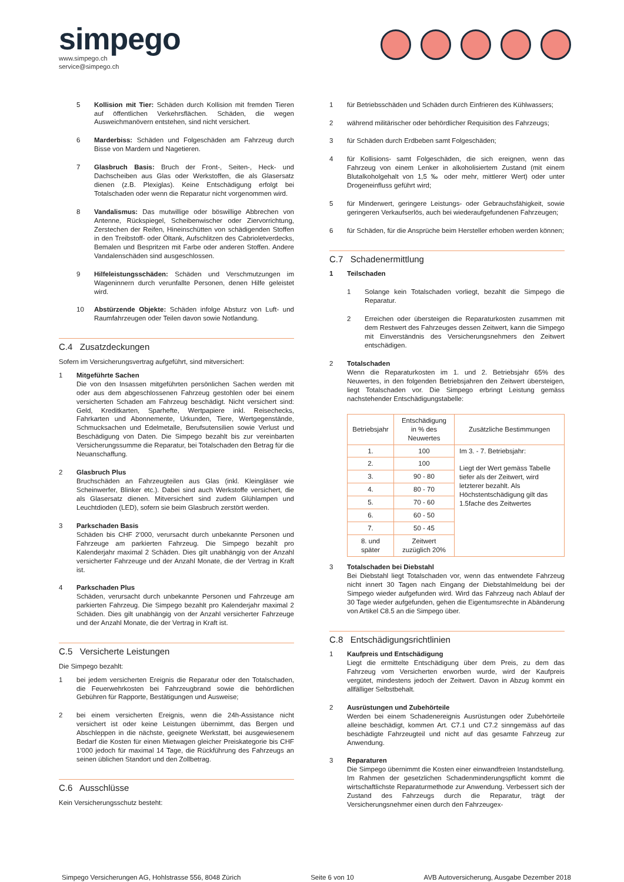simpego
www.simpego.ch
service@simpego.ch
5 Kollision mit Tier: Schäden durch Kollision mit fremden Tieren auf öffentlichen Verkehrsflächen. Schäden, die wegen Ausweichmanövern entstehen, sind nicht versichert.
6 Marderbiss: Schäden und Folgeschäden am Fahrzeug durch Bisse von Mardern und Nagetieren.
7 Glasbruch Basis: Bruch der Front-, Seiten-, Heck- und Dachscheiben aus Glas oder Werkstoffen, die als Glasersatz dienen (z.B. Plexiglas). Keine Entschädigung erfolgt bei Totalschaden oder wenn die Reparatur nicht vorgenommen wird.
8 Vandalismus: Das mutwillige oder böswillige Abbrechen von Antenne, Rückspiegel, Scheibenwischer oder Ziervorrichtung, Zerstechen der Reifen, Hineinschütten von schädigenden Stoffen in den Treibstoff- oder Öltank, Aufschlitzen des Cabrioletverdecks, Bemalen und Bespritzen mit Farbe oder anderen Stoffen. Andere Vandalenschäden sind ausgeschlossen.
9 Hilfeleistungsschäden: Schäden und Verschmutzungen im Wageninnern durch verunfallte Personen, denen Hilfe geleistet wird.
10 Abstürzende Objekte: Schäden infolge Absturz von Luft- und Raumfahrzeugen oder Teilen davon sowie Notlandung.
C.4 Zusatzdeckungen
Sofern im Versicherungsvertrag aufgeführt, sind mitversichert:
1 Mitgeführte Sachen
Die von den Insassen mitgeführten persönlichen Sachen werden mit oder aus dem abgeschlossenen Fahrzeug gestohlen oder bei einem versicherten Schaden am Fahrzeug beschädigt. Nicht versichert sind: Geld, Kreditkarten, Sparhefte, Wertpapiere inkl. Reisechecks, Fahrkarten und Abonnemente, Urkunden, Tiere, Wertgegenstände, Schmucksachen und Edelmetalle, Berufsutensilien sowie Verlust und Beschädigung von Daten. Die Simpego bezahlt bis zur vereinbarten Versicherungssumme die Reparatur, bei Totalschaden den Betrag für die Neuanschaffung.
2 Glasbruch Plus
Bruchschäden an Fahrzeugteilen aus Glas (inkl. Kleingläser wie Scheinwerfer, Blinker etc.). Dabei sind auch Werkstoffe versichert, die als Glasersatz dienen. Mitversichert sind zudem Glühlampen und Leuchtdioden (LED), sofern sie beim Glasbruch zerstört werden.
3 Parkschaden Basis
Schäden bis CHF 2'000, verursacht durch unbekannte Personen und Fahrzeuge am parkierten Fahrzeug. Die Simpego bezahlt pro Kalenderjahr maximal 2 Schäden. Dies gilt unabhängig von der Anzahl versicherter Fahrzeuge und der Anzahl Monate, die der Vertrag in Kraft ist.
4 Parkschaden Plus
Schäden, verursacht durch unbekannte Personen und Fahrzeuge am parkierten Fahrzeug. Die Simpego bezahlt pro Kalenderjahr maximal 2 Schäden. Dies gilt unabhängig von der Anzahl versicherter Fahrzeuge und der Anzahl Monate, die der Vertrag in Kraft ist.
C.5 Versicherte Leistungen
Die Simpego bezahlt:
1 bei jedem versicherten Ereignis die Reparatur oder den Totalschaden, die Feuerwehrkosten bei Fahrzeugbrand sowie die behördlichen Gebühren für Rapporte, Bestätigungen und Ausweise;
2 bei einem versicherten Ereignis, wenn die 24h-Assistance nicht versichert ist oder keine Leistungen übernimmt, das Bergen und Abschleppen in die nächste, geeignete Werkstatt, bei ausgewiesenem Bedarf die Kosten für einen Mietwagen gleicher Preiskategorie bis CHF 1'000 jedoch für maximal 14 Tage, die Rückführung des Fahrzeugs an seinen üblichen Standort und den Zollbetrag.
C.6 Ausschlüsse
Kein Versicherungsschutz besteht:
1 für Betriebsschäden und Schäden durch Einfrieren des Kühlwassers;
2 während militärischer oder behördlicher Requisition des Fahrzeugs;
3 für Schäden durch Erdbeben samt Folgeschäden;
4 für Kollisions- samt Folgeschäden, die sich ereignen, wenn das Fahrzeug von einem Lenker in alkoholisiertem Zustand (mit einem Blutalkoholgehalt von 1,5 ‰ oder mehr, mittlerer Wert) oder unter Drogeneinfluss geführt wird;
5 für Minderwert, geringere Leistungs- oder Gebrauchsfähigkeit, sowie geringeren Verkaufserlös, auch bei wiederaufgefundenen Fahrzeugen;
6 für Schäden, für die Ansprüche beim Hersteller erhoben werden können;
C.7 Schadenermittlung
1 Teilschaden
1 Solange kein Totalschaden vorliegt, bezahlt die Simpego die Reparatur.
2 Erreichen oder übersteigen die Reparaturkosten zusammen mit dem Restwert des Fahrzeuges dessen Zeitwert, kann die Simpego mit Einverständnis des Versicherungsnehmers den Zeitwert entschädigen.
2 Totalschaden
Wenn die Reparaturkosten im 1. und 2. Betriebsjahr 65% des Neuwertes, in den folgenden Betriebsjahren den Zeitwert übersteigen, liegt Totalschaden vor. Die Simpego erbringt Leistung gemäss nachstehender Entschädigungstabelle:
| Betriebsjahr | Entschädigung in % des Neuwertes | Zusätzliche Bestimmungen |
| --- | --- | --- |
| 1. | 100 | Im 3. - 7. Betriebsjahr: Liegt der Wert gemäss Tabelle tiefer als der Zeitwert, wird letzterer bezahlt. Als Höchstentschädigung gilt das 1.5fache des Zeitwertes |
| 2. | 100 | |
| 3. | 90 - 80 | |
| 4. | 80 - 70 | |
| 5. | 70 - 60 | |
| 6. | 60 - 50 | |
| 7. | 50 - 45 | |
| 8. und später | Zeitwert zuzüglich 20% | |
3 Totalschaden bei Diebstahl
Bei Diebstahl liegt Totalschaden vor, wenn das entwendete Fahrzeug nicht innert 30 Tagen nach Eingang der Diebstahlmeldung bei der Simpego wieder aufgefunden wird. Wird das Fahrzeug nach Ablauf der 30 Tage wieder aufgefunden, gehen die Eigentumsrechte in Abänderung von Artikel C8.5 an die Simpego über.
C.8 Entschädigungsrichtlinien
1 Kaufpreis und Entschädigung
Liegt die ermittelte Entschädigung über dem Preis, zu dem das Fahrzeug vom Versicherten erworben wurde, wird der Kaufpreis vergütet, mindestens jedoch der Zeitwert. Davon in Abzug kommt ein allfälliger Selbstbehalt.
2 Ausrüstungen und Zubehörteile
Werden bei einem Schadenereignis Ausrüstungen oder Zubehörteile alleine beschädigt, kommen Art. C7.1 und C7.2 sinngemäss auf das beschädigte Fahrzeugteil und nicht auf das gesamte Fahrzeug zur Anwendung.
3 Reparaturen
Die Simpego übernimmt die Kosten einer einwandfreien Instandstellung. Im Rahmen der gesetzlichen Schadenminderungspflicht kommt die wirtschaftlichste Reparaturmethode zur Anwendung. Verbessert sich der Zustand des Fahrzeugs durch die Reparatur, trägt der Versicherungsnehmer einen durch den Fahrzeugex-
Simpego Versicherungen AG, Hohlstrasse 556, 8048 Zürich Seite 6 von 10 AVB Autoversicherung, Ausgabe Dezember 2018